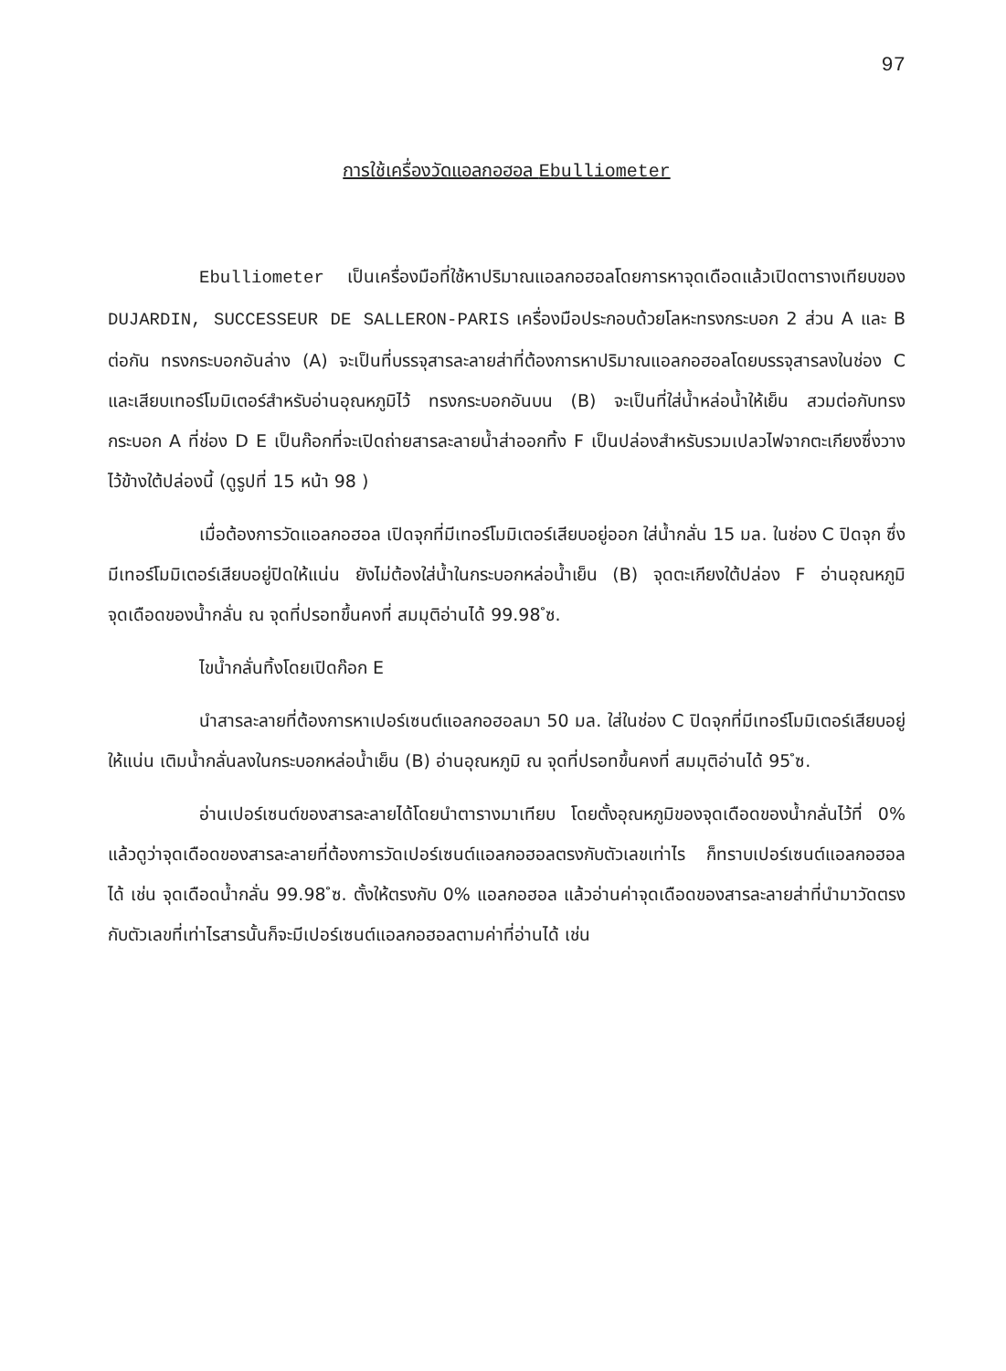97
การใช้เครื่องวัดแอลกอฮอล Ebulliometer
Ebulliometer เป็นเครื่องมือที่ใช้หาปริมาณแอลกอฮอลโดยการหาจุดเดือดแล้วเปิดตารางเทียบของ DUJARDIN, SUCCESSEUR DE SALLERON-PARIS เครื่องมือประกอบด้วยโลหะทรงกระบอก 2 ส่วน A และ B ต่อกัน ทรงกระบอกอันล่าง (A) จะเป็นที่บรรจุสารละลายส่าที่ต้องการหาปริมาณแอลกอฮอลโดยบรรจุสารลงในช่อง C และเสียบเทอร์โมมิเตอร์สำหรับอ่านอุณหภูมิไว้ ทรงกระบอกอันบน (B) จะเป็นที่ใส่น้ำหล่อน้ำให้เย็น สวมต่อกับทรงกระบอก A ที่ช่อง D E เป็นก๊อกที่จะเปิดถ่ายสารละลายน้ำส่าออกทิ้ง F เป็นปล่องสำหรับรวมเปลวไฟจากตะเกียงซึ่งวางไว้ข้างใต้ปล่องนี้ (ดูรูปที่ 15 หน้า 98 )
เมื่อต้องการวัดแอลกอฮอล เปิดจุกที่มีเทอร์โมมิเตอร์เสียบอยู่ออก ใส่น้ำกลั่น 15 มล. ในช่อง C ปิดจุก ซึ่งมีเทอร์โมมิเตอร์เสียบอยู่ปิดให้แน่น ยังไม่ต้องใส่น้ำในกระบอกหล่อน้ำเย็น (B) จุดตะเกียงใต้ปล่อง F อ่านอุณหภูมิจุดเดือดของน้ำกลั่น ณ จุดที่ปรอทขึ้นคงที่ สมมุติอ่านได้ 99.98 ํซ.
ไขน้ำกลั่นทิ้งโดยเปิดก๊อก E
นำสารละลายที่ต้องการหาเปอร์เซนต์แอลกอฮอลมา 50 มล. ใส่ในช่อง C ปิดจุกที่มีเทอร์โมมิเตอร์เสียบอยู่ให้แน่น เติมน้ำกลั่นลงในกระบอกหล่อน้ำเย็น (B) อ่านอุณหภูมิ ณ จุดที่ปรอทขึ้นคงที่ สมมุติอ่านได้ 95 ํซ.
อ่านเปอร์เซนต์ของสารละลายได้โดยนำตารางมาเทียบ โดยตั้งอุณหภูมิของจุดเดือดของน้ำกลั่นไว้ที่ 0% แล้วดูว่าจุดเดือดของสารละลายที่ต้องการวัดเปอร์เซนต์แอลกอฮอลตรงกับตัวเลขเท่าไร ก็ทราบเปอร์เซนต์แอลกอฮอลได้ เช่น จุดเดือดน้ำกลั่น 99.98 ํซ. ตั้งให้ตรงกับ 0% แอลกอฮอล แล้วอ่านค่าจุดเดือดของสารละลายส่าที่นำมาวัดตรงกับตัวเลขที่เท่าไรสารนั้นก็จะมีเปอร์เซนต์แอลกอฮอลตามค่าที่อ่านได้ เช่น